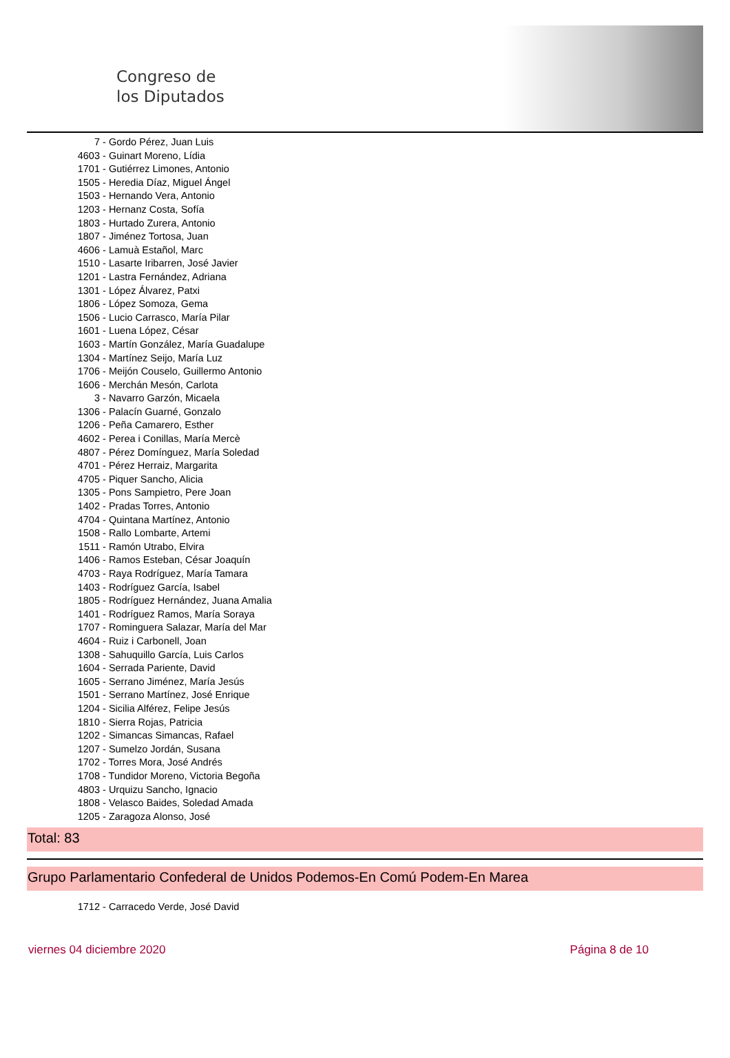Congreso de
los Diputados
7 - Gordo Pérez, Juan Luis
4603 - Guinart Moreno, Lídia
1701 - Gutiérrez Limones, Antonio
1505 - Heredia Díaz, Miguel Ángel
1503 - Hernando Vera, Antonio
1203 - Hernanz Costa, Sofía
1803 - Hurtado Zurera, Antonio
1807 - Jiménez Tortosa, Juan
4606 - Lamuà Estañol, Marc
1510 - Lasarte Iribarren, José Javier
1201 - Lastra Fernández, Adriana
1301 - López Álvarez, Patxi
1806 - López Somoza, Gema
1506 - Lucio Carrasco, María Pilar
1601 - Luena López, César
1603 - Martín González, María Guadalupe
1304 - Martínez Seijo, María Luz
1706 - Meijón Couselo, Guillermo Antonio
1606 - Merchán Mesón, Carlota
3 - Navarro Garzón, Micaela
1306 - Palacín Guarné, Gonzalo
1206 - Peña Camarero, Esther
4602 - Perea i Conillas, María Mercè
4807 - Pérez Domínguez, María Soledad
4701 - Pérez Herraiz, Margarita
4705 - Piquer Sancho, Alicia
1305 - Pons Sampietro, Pere Joan
1402 - Pradas Torres, Antonio
4704 - Quintana Martínez, Antonio
1508 - Rallo Lombarte, Artemi
1511 - Ramón Utrabo, Elvira
1406 - Ramos Esteban, César Joaquín
4703 - Raya Rodríguez, María Tamara
1403 - Rodríguez García, Isabel
1805 - Rodríguez Hernández, Juana Amalia
1401 - Rodríguez Ramos, María Soraya
1707 - Rominguera Salazar, María del Mar
4604 - Ruiz i Carbonell, Joan
1308 - Sahuquillo García, Luis Carlos
1604 - Serrada Pariente, David
1605 - Serrano Jiménez, María Jesús
1501 - Serrano Martínez, José Enrique
1204 - Sicilia Alférez, Felipe Jesús
1810 - Sierra Rojas, Patricia
1202 - Simancas Simancas, Rafael
1207 - Sumelzo Jordán, Susana
1702 - Torres Mora, José Andrés
1708 - Tundidor Moreno, Victoria Begoña
4803 - Urquizu Sancho, Ignacio
1808 - Velasco Baides, Soledad Amada
1205 - Zaragoza Alonso, José
Total: 83
Grupo Parlamentario Confederal de Unidos Podemos-En Comú Podem-En Marea
1712 - Carracedo Verde, José David
viernes 04 diciembre 2020 Página 8 de 10